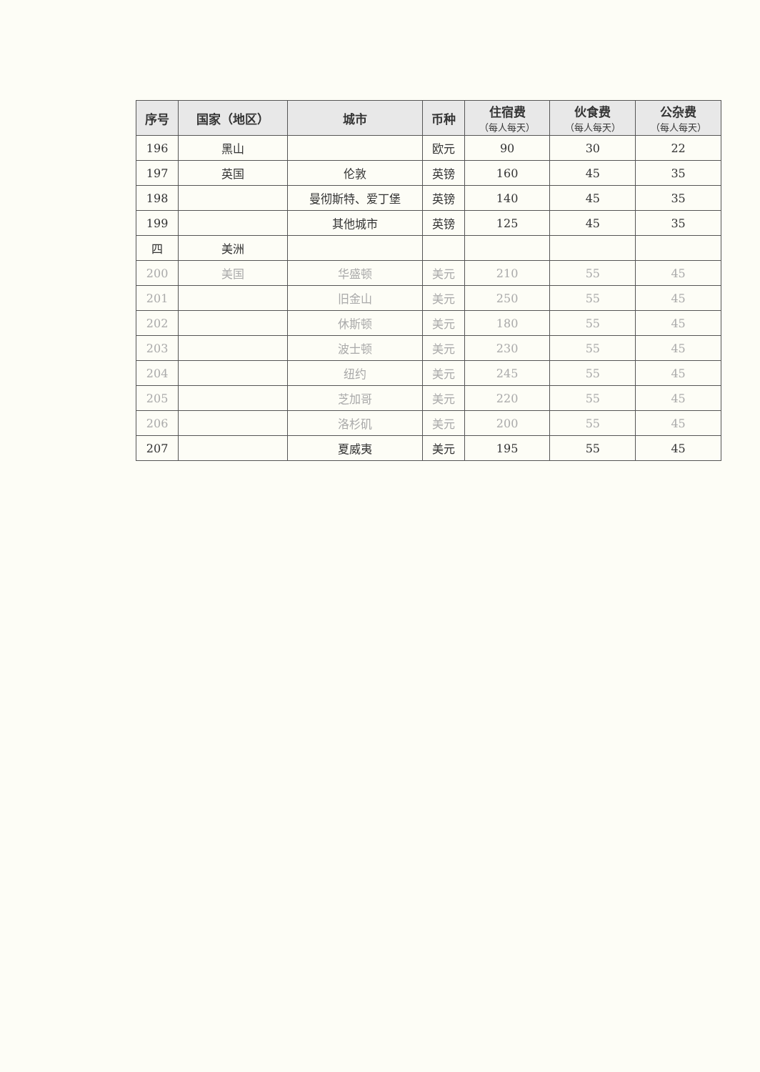| 序号 | 国家（地区） | 城市 | 币种 | 住宿费 （每人每天） | 伙食费 （每人每天） | 公杂费 （每人每天） |
| --- | --- | --- | --- | --- | --- | --- |
| 196 | 黑山 | | 欧元 | 90 | 30 | 22 |
| 197 | 英国 | 伦敦 | 英镑 | 160 | 45 | 35 |
| 198 | | 曼彻斯特、爱丁堡 | 英镑 | 140 | 45 | 35 |
| 199 | | 其他城市 | 英镑 | 125 | 45 | 35 |
| 四 | 美洲 | | | | | |
| 200 | 美国 | 华盛顿 | 美元 | 210 | 55 | 45 |
| 201 | | 旧金山 | 美元 | 250 | 55 | 45 |
| 202 | | 休斯顿 | 美元 | 180 | 55 | 45 |
| 203 | | 波士顿 | 美元 | 230 | 55 | 45 |
| 204 | | 纽约 | 美元 | 245 | 55 | 45 |
| 205 | | 芝加哥 | 美元 | 220 | 55 | 45 |
| 206 | | 洛杉矶 | 美元 | 200 | 55 | 45 |
| 207 | | 夏威夷 | 美元 | 195 | 55 | 45 |